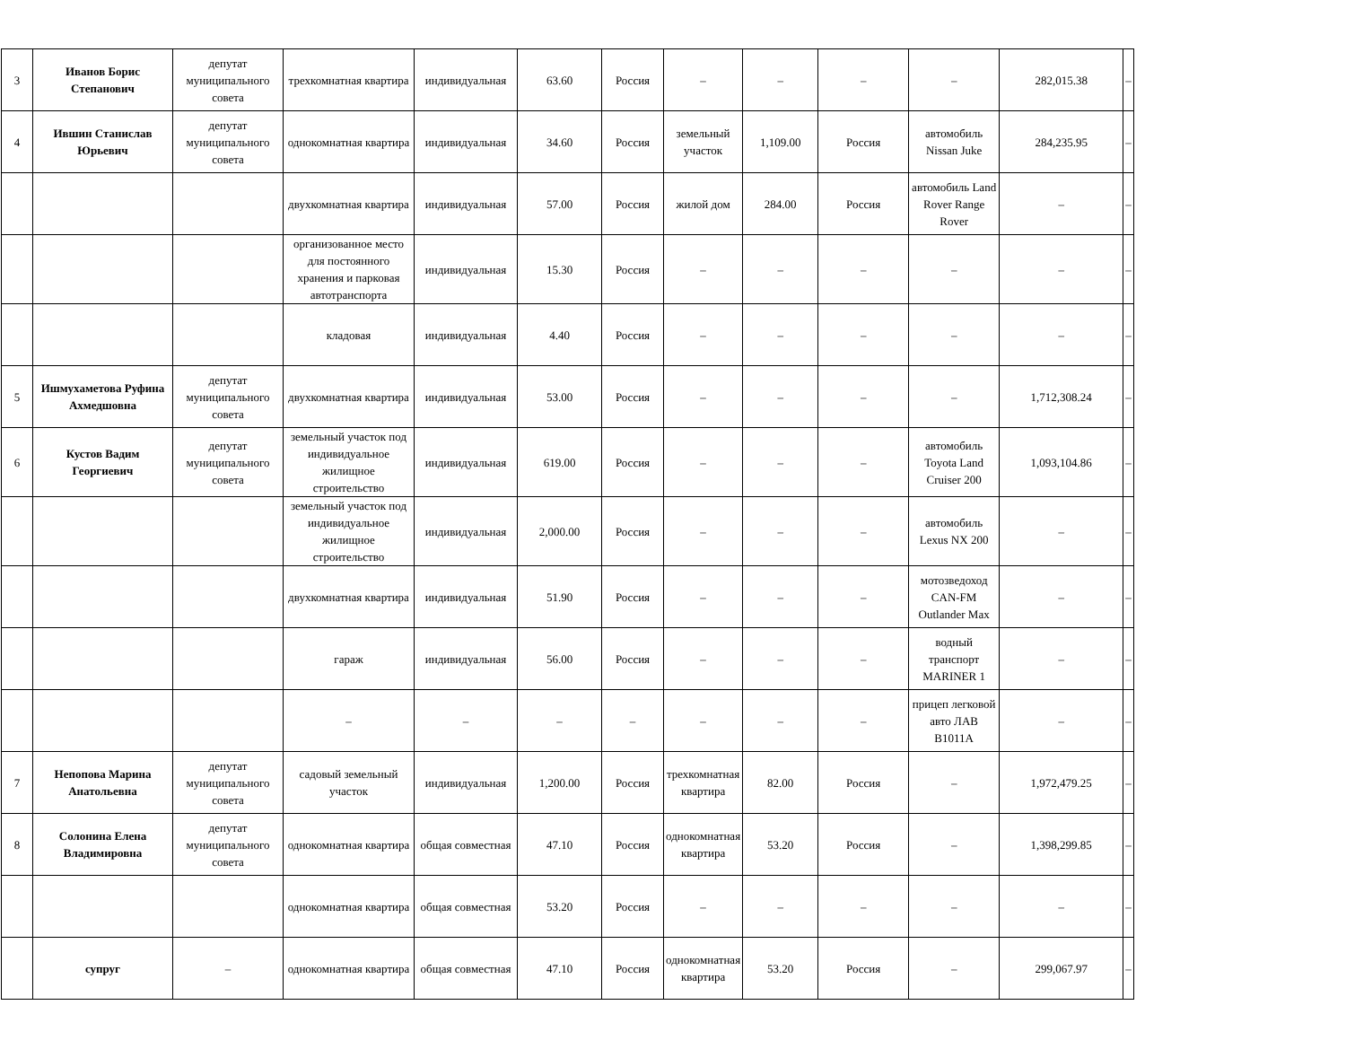| 3 | Иванов Борис Степанович | депутат муниципального совета | трехкомнатная квартира | индивидуальная | 63.60 | Россия | – | – | – | – | 282,015.38 | – |
| 4 | Ившин Станислав Юрьевич | депутат муниципального совета | однокомнатная квартира | индивидуальная | 34.60 | Россия | земельный участок | 1,109.00 | Россия | автомобиль Nissan Juke | 284,235.95 | – |
| | | | двухкомнатная квартира | индивидуальная | 57.00 | Россия | жилой дом | 284.00 | Россия | автомобиль Land Rover Range Rover | – | – |
| | | | организованное место для постоянного хранения и парковая автотранспорта | индивидуальная | 15.30 | Россия | – | – | – | – | – | – |
| | | | кладовая | индивидуальная | 4.40 | Россия | – | – | – | – | – | – |
| 5 | Ишмухаметова Руфина Ахмедшовна | депутат муниципального совета | двухкомнатная квартира | индивидуальная | 53.00 | Россия | – | – | – | – | 1,712,308.24 | – |
| 6 | Кустов Вадим Георгиевич | депутат муниципального совета | земельный участок под индивидуальное жилищное строительство | индивидуальная | 619.00 | Россия | – | – | – | автомобиль Toyota Land Cruiser 200 | 1,093,104.86 | – |
| | | | земельный участок под индивидуальное жилищное строительство | индивидуальная | 2,000.00 | Россия | – | – | – | автомобиль Lexus NX 200 | – | – |
| | | | двухкомнатная квартира | индивидуальная | 51.90 | Россия | – | – | – | мотозведоход CAN-FM Outlander Max | – | – |
| | | | гараж | индивидуальная | 56.00 | Россия | – | – | – | водный транспорт MARINER 1 | – | – |
| | | | – | – | – | – | – | – | – | прицеп легковой авто ЛАВ В1011А | – | – |
| 7 | Непопова Марина Анатольевна | депутат муниципального совета | садовый земельный участок | индивидуальная | 1,200.00 | Россия | трехкомнатная квартира | 82.00 | Россия | – | 1,972,479.25 | – |
| 8 | Солонина Елена Владимировна | депутат муниципального совета | однокомнатная квартира | общая совместная | 47.10 | Россия | однокомнатная квартира | 53.20 | Россия | – | 1,398,299.85 | – |
| | | | однокомнатная квартира | общая совместная | 53.20 | Россия | – | – | – | – | – | – |
| | супруг | – | однокомнатная квартира | общая совместная | 47.10 | Россия | однокомнатная квартира | 53.20 | Россия | – | 299,067.97 | – |